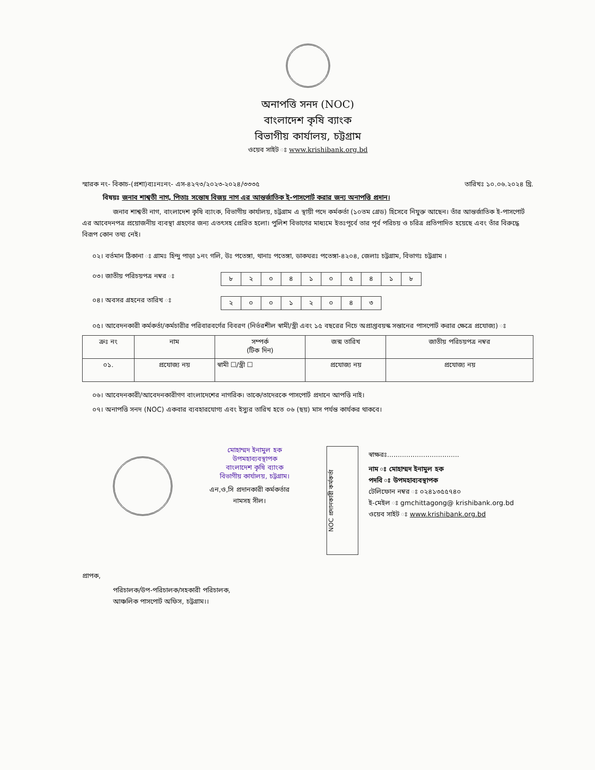অনাপত্তি সনদ (NOC)
বাংলাদেশ কৃষি ব্যাংক
বিভাগীয় কার্যালয়, চট্টগ্রাম
ওয়েব সাইট ঃ www.krishibank.org.bd
স্মারক নং- বিকাচ-(প্রশা)ব্যঃনঃনং- এস-৪২৭৩/২০২৩-২০২৪/৩৩৩৫ তারিখঃ ১০.০৬.২০২৪ খ্রি.
বিষয়ঃ জনাব শাশ্বতী নাগ, পিতাঃ সন্তোষ বিজয় নাগ এর আন্তর্জাতিক ই-পাসপোর্ট করার জন্য অনাপত্তি প্রদান।
জনাব শাশ্বতী নাগ, বাংলাদেশ কৃষি ব্যাংক, বিভাগীয় কার্যালয়, চট্টগ্রাম এ স্থায়ী পদে কর্মকর্তা (১০তম গ্রেড) হিসেবে নিযুক্ত আছেন। তাঁর আন্তর্জাতিক ই-পাসপোর্ট এর আবেদনপত্র প্রয়োজনীয় ব্যবস্থা গ্রহণের জন্য এতৎসহ প্রেরিত হলো। পুলিশ বিভাগের মাধ্যমে ইতঃপূর্বে তার পূর্ব পরিচয় ও চরিত্র প্রতিপাদিত হয়েছে এবং তাঁর বিরুদ্ধে বিরূপ কোন তথ্য নেই।
০২। বর্তমান ঠিকানা ঃ গ্রামঃ হিন্দু পাড়া ১নং গলি, উঃ পতেঙ্গা, থানাঃ পতেঙ্গা, ডাকঘরঃ পতেঙ্গা-৪২০৪, জেলাঃ চট্টগ্রাম, বিভাগঃ চট্টগ্রাম ।
০৩। জাতীয় পরিচয়পত্র নম্বর ঃ
| ৮ | ২ | ০ | ৪ | ১ | ০ | ৫ | ৪ | ১ | ৮ |
০৪। অবসর গ্রহনের তারিখ ঃ
| ২ | ০ | ০ | ১ | ২ | ০ | ৪ | ৩ |
০৫। আবেদনকারী কর্মকর্তা/কর্মচারীর পরিবারবর্গের বিবরণ (নির্ভরশীল স্বামী/স্ত্রী এবং ১৫ বছরের নিচে অপ্রাপ্তবয়স্ক সন্তানের পাসপোর্ট করার ক্ষেত্রে প্রযোজ্য) ঃ
| ক্রঃ নং | নাম | সম্পর্ক (টিক দিন) | জন্ম তারিখ | জাতীয় পরিচয়পত্র নম্বর |
| --- | --- | --- | --- | --- |
| ০১. | প্রযোজ্য নয় | স্বামী ☐/স্ত্রী ☐ | প্রযোজ্য নয় | প্রযোজ্য নয় |
০৬। আবেদনকারী/আবেদনকারীগণ বাংলাদেশের নাগরিক। তাকে/তাদেরকে পাসপোর্ট প্রদানে আপত্তি নাই।
০৭। অনাপত্তি সনদ (NOC) একবার ব্যবহারযোগ্য এবং ইস্যুর তারিখ হতে ০৬ (ছয়) মাস পর্যন্ত কার্যকর থাকবে।
মোহাম্মদ ইনামুল হক
উপমহাব্যবস্থাপক
বাংলাদেশ কৃষি ব্যাংক
বিভাগীয় কার্যালয়, চট্টগ্রাম।
এন,ও,সি প্রদানকারী কর্মকর্তার
নামসহ সীল।
NOC প্রদানকারী কর্মকর্তা
স্বাক্ষরঃ..................................
নাম ঃ মোহাম্মদ ইনামুল হক
পদবি ঃ উপমহাব্যবস্থাপক
টেলিফোন নম্বর ঃ ০২৪১৩৫৫৭৪০
ই-মেইল ঃ gmchittagong@ krishibank.org.bd
ওয়েব সাইট ঃ www.krishibank.org.bd
প্রাপক,
পরিচালক/উপ-পরিচালক/সহকারী পরিচালক,
আঞ্চলিক পাসপোর্ট অফিস, চট্টগ্রাম।।